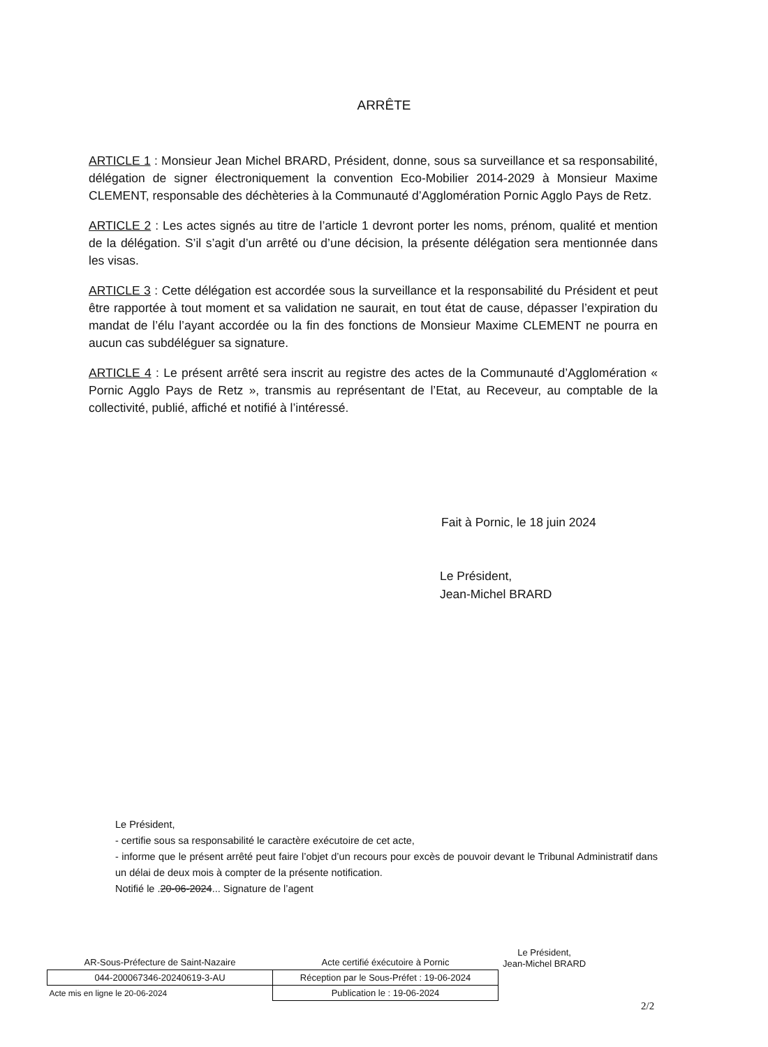ARRÊTE
ARTICLE 1 : Monsieur Jean Michel BRARD, Président, donne, sous sa surveillance et sa responsabilité, délégation de signer électroniquement la convention Eco-Mobilier 2014-2029 à Monsieur Maxime CLEMENT, responsable des déchèteries à la Communauté d’Agglomération Pornic Agglo Pays de Retz.
ARTICLE 2 : Les actes signés au titre de l’article 1 devront porter les noms, prénom, qualité et mention de la délégation. S’il s’agit d’un arrêté ou d’une décision, la présente délégation sera mentionnée dans les visas.
ARTICLE 3 : Cette délégation est accordée sous la surveillance et la responsabilité du Président et peut être rapportée à tout moment et sa validation ne saurait, en tout état de cause, dépasser l’expiration du mandat de l’élu l’ayant accordée ou la fin des fonctions de Monsieur Maxime CLEMENT ne pourra en aucun cas subdéléguer sa signature.
ARTICLE 4 : Le présent arrêté sera inscrit au registre des actes de la Communauté d’Agglomération « Pornic Agglo Pays de Retz », transmis au représentant de l’Etat, au Receveur, au comptable de la collectivité, publié, affiché et notifié à l’intéressé.
Fait à Pornic, le 18 juin 2024
Le Président,
Jean-Michel BRARD
Le Président,
- certifie sous sa responsabilité le caractère exécutoire de cet acte,
- informe que le présent arrêté peut faire l’objet d’un recours pour excès de pouvoir devant le Tribunal Administratif dans un délai de deux mois à compter de la présente notification.
Notifié le .20-06-2024... Signature de l’agent
| AR-Sous-Préfecture de Saint-Nazaire | Acte certifié éxécutoire à Pornic |
| 044-200067346-20240619-3-AU | Réception par le Sous-Préfet : 19-06-2024 |
| Acte mis en ligne le 20-06-2024 | Publication le : 19-06-2024 |
Le Président,
Jean-Michel BRARD
2/2